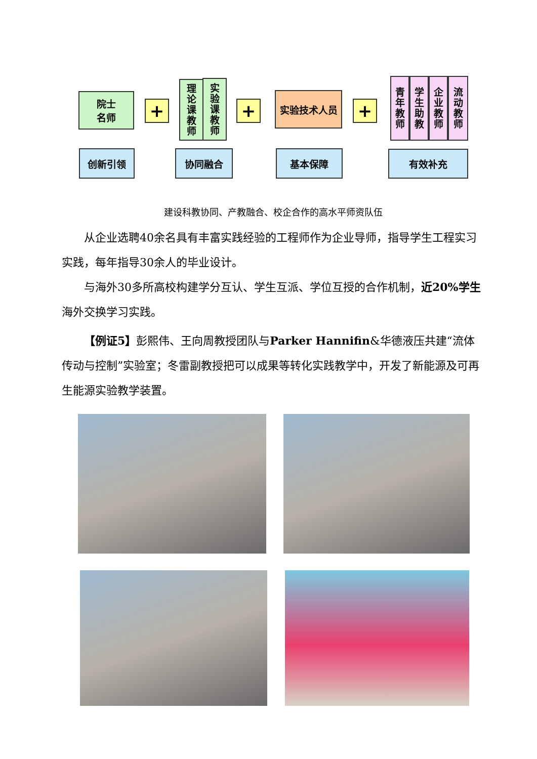院士
名师
+
理论课教师
实验课教师
+
实验技术人员
+
青年教师
学生助教
企业教师
流动教师
创新引领 协同融合 基本保障 有效补充
建设科教协同、产教融合、校企合作的高水平师资队伍
从企业选聘40余名具有丰富实践经验的工程师作为企业导师，指导学生工程实习实践，每年指导30余人的毕业设计。
与海外30多所高校构建学分互认、学生互派、学位互授的合作机制，近20%学生海外交换学习实践。
【例证5】彭熙伟、王向周教授团队与Parker Hannifin&华德液压共建“流体传动与控制”实验室；冬雷副教授把可以成果等转化实践教学中，开发了新能源及可再生能源实验教学装置。